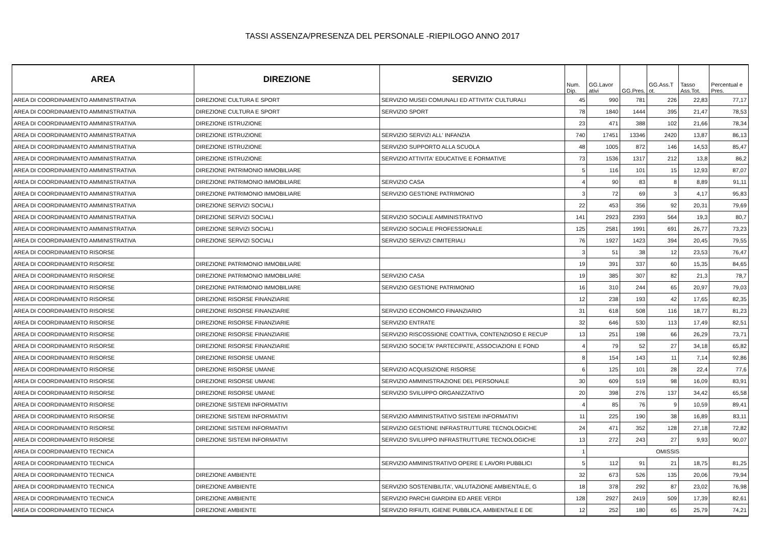TASSI ASSENZA/PRESENZA DEL PERSONALE -RIEPILOGO ANNO 2017
| AREA | DIREZIONE | SERVIZIO | Num. Dip. | GG.Lavor ativi | GG.Pres. | GG.Ass.T ot. | Tasso Ass.Tot. | Percentual e Pres. |
| --- | --- | --- | --- | --- | --- | --- | --- | --- |
| AREA DI COORDINAMENTO AMMINISTRATIVA | DIREZIONE CULTURA E SPORT | SERVIZIO MUSEI COMUNALI ED ATTIVITA' CULTURALI | 45 | 990 | 781 | 226 | 22,83 | 77,17 |
| AREA DI COORDINAMENTO AMMINISTRATIVA | DIREZIONE CULTURA E SPORT | SERVIZIO SPORT | 78 | 1840 | 1444 | 395 | 21,47 | 78,53 |
| AREA DI COORDINAMENTO AMMINISTRATIVA | DIREZIONE ISTRUZIONE | | 23 | 471 | 388 | 102 | 21,66 | 78,34 |
| AREA DI COORDINAMENTO AMMINISTRATIVA | DIREZIONE ISTRUZIONE | SERVIZIO SERVIZI ALL' INFANZIA | 740 | 17451 | 13346 | 2420 | 13,87 | 86,13 |
| AREA DI COORDINAMENTO AMMINISTRATIVA | DIREZIONE ISTRUZIONE | SERVIZIO SUPPORTO ALLA SCUOLA | 48 | 1005 | 872 | 146 | 14,53 | 85,47 |
| AREA DI COORDINAMENTO AMMINISTRATIVA | DIREZIONE ISTRUZIONE | SERVIZIO ATTIVITA' EDUCATIVE E FORMATIVE | 73 | 1536 | 1317 | 212 | 13,8 | 86,2 |
| AREA DI COORDINAMENTO AMMINISTRATIVA | DIREZIONE PATRIMONIO IMMOBILIARE | | 5 | 116 | 101 | 15 | 12,93 | 87,07 |
| AREA DI COORDINAMENTO AMMINISTRATIVA | DIREZIONE PATRIMONIO IMMOBILIARE | SERVIZIO CASA | 4 | 90 | 83 | 8 | 8,89 | 91,11 |
| AREA DI COORDINAMENTO AMMINISTRATIVA | DIREZIONE PATRIMONIO IMMOBILIARE | SERVIZIO GESTIONE PATRIMONIO | 3 | 72 | 69 | 3 | 4,17 | 95,83 |
| AREA DI COORDINAMENTO AMMINISTRATIVA | DIREZIONE SERVIZI SOCIALI | | 22 | 453 | 356 | 92 | 20,31 | 79,69 |
| AREA DI COORDINAMENTO AMMINISTRATIVA | DIREZIONE SERVIZI SOCIALI | SERVIZIO SOCIALE AMMINISTRATIVO | 141 | 2923 | 2393 | 564 | 19,3 | 80,7 |
| AREA DI COORDINAMENTO AMMINISTRATIVA | DIREZIONE SERVIZI SOCIALI | SERVIZIO SOCIALE PROFESSIONALE | 125 | 2581 | 1991 | 691 | 26,77 | 73,23 |
| AREA DI COORDINAMENTO AMMINISTRATIVA | DIREZIONE SERVIZI SOCIALI | SERVIZIO SERVIZI CIMITERIALI | 76 | 1927 | 1423 | 394 | 20,45 | 79,55 |
| AREA DI COORDINAMENTO RISORSE | | | 3 | 51 | 38 | 12 | 23,53 | 76,47 |
| AREA DI COORDINAMENTO RISORSE | DIREZIONE PATRIMONIO IMMOBILIARE | | 19 | 391 | 337 | 60 | 15,35 | 84,65 |
| AREA DI COORDINAMENTO RISORSE | DIREZIONE PATRIMONIO IMMOBILIARE | SERVIZIO CASA | 19 | 385 | 307 | 82 | 21,3 | 78,7 |
| AREA DI COORDINAMENTO RISORSE | DIREZIONE PATRIMONIO IMMOBILIARE | SERVIZIO GESTIONE PATRIMONIO | 16 | 310 | 244 | 65 | 20,97 | 79,03 |
| AREA DI COORDINAMENTO RISORSE | DIREZIONE RISORSE FINANZIARIE | | 12 | 238 | 193 | 42 | 17,65 | 82,35 |
| AREA DI COORDINAMENTO RISORSE | DIREZIONE RISORSE FINANZIARIE | SERVIZIO ECONOMICO FINANZIARIO | 31 | 618 | 508 | 116 | 18,77 | 81,23 |
| AREA DI COORDINAMENTO RISORSE | DIREZIONE RISORSE FINANZIARIE | SERVIZIO ENTRATE | 32 | 646 | 530 | 113 | 17,49 | 82,51 |
| AREA DI COORDINAMENTO RISORSE | DIREZIONE RISORSE FINANZIARIE | SERVIZIO RISCOSSIONE COATTIVA, CONTENZIOSO E RECUP | 13 | 251 | 198 | 66 | 26,29 | 73,71 |
| AREA DI COORDINAMENTO RISORSE | DIREZIONE RISORSE FINANZIARIE | SERVIZIO SOCIETA' PARTECIPATE, ASSOCIAZIONI E FOND | 4 | 79 | 52 | 27 | 34,18 | 65,82 |
| AREA DI COORDINAMENTO RISORSE | DIREZIONE RISORSE UMANE | | 8 | 154 | 143 | 11 | 7,14 | 92,86 |
| AREA DI COORDINAMENTO RISORSE | DIREZIONE RISORSE UMANE | SERVIZIO ACQUISIZIONE RISORSE | 6 | 125 | 101 | 28 | 22,4 | 77,6 |
| AREA DI COORDINAMENTO RISORSE | DIREZIONE RISORSE UMANE | SERVIZIO AMMINISTRAZIONE DEL PERSONALE | 30 | 609 | 519 | 98 | 16,09 | 83,91 |
| AREA DI COORDINAMENTO RISORSE | DIREZIONE RISORSE UMANE | SERVIZIO SVILUPPO ORGANIZZATIVO | 20 | 398 | 276 | 137 | 34,42 | 65,58 |
| AREA DI COORDINAMENTO RISORSE | DIREZIONE SISTEMI INFORMATIVI | | 4 | 85 | 76 | 9 | 10,59 | 89,41 |
| AREA DI COORDINAMENTO RISORSE | DIREZIONE SISTEMI INFORMATIVI | SERVIZIO AMMINISTRATIVO SISTEMI INFORMATIVI | 11 | 225 | 190 | 38 | 16,89 | 83,11 |
| AREA DI COORDINAMENTO RISORSE | DIREZIONE SISTEMI INFORMATIVI | SERVIZIO GESTIONE INFRASTRUTTURE TECNOLOGICHE | 24 | 471 | 352 | 128 | 27,18 | 72,82 |
| AREA DI COORDINAMENTO RISORSE | DIREZIONE SISTEMI INFORMATIVI | SERVIZIO SVILUPPO INFRASTRUTTURE TECNOLOGICHE | 13 | 272 | 243 | 27 | 9,93 | 90,07 |
| AREA DI COORDINAMENTO TECNICA | | | 1 | OMISSIS | | | | |
| AREA DI COORDINAMENTO TECNICA | | SERVIZIO AMMINISTRATIVO OPERE E LAVORI PUBBLICI | 5 | 112 | 91 | 21 | 18,75 | 81,25 |
| AREA DI COORDINAMENTO TECNICA | DIREZIONE AMBIENTE | | 32 | 673 | 526 | 135 | 20,06 | 79,94 |
| AREA DI COORDINAMENTO TECNICA | DIREZIONE AMBIENTE | SERVIZIO SOSTENIBILITA', VALUTAZIONE AMBIENTALE, G | 18 | 378 | 292 | 87 | 23,02 | 76,98 |
| AREA DI COORDINAMENTO TECNICA | DIREZIONE AMBIENTE | SERVIZIO PARCHI GIARDINI ED AREE VERDI | 128 | 2927 | 2419 | 509 | 17,39 | 82,61 |
| AREA DI COORDINAMENTO TECNICA | DIREZIONE AMBIENTE | SERVIZIO RIFIUTI, IGIENE PUBBLICA, AMBIENTALE E DE | 12 | 252 | 180 | 65 | 25,79 | 74,21 |